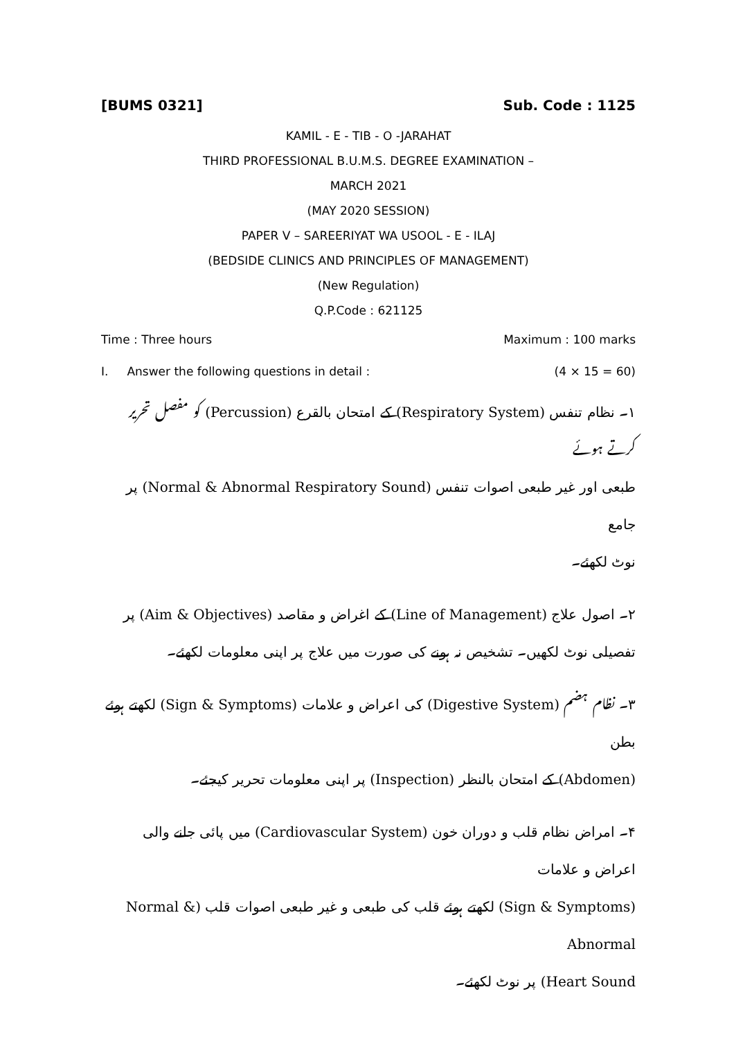[BUMS 0321] Sub. Code : 1125
KAMIL - E - TIB - O -JARAHAT
THIRD PROFESSIONAL B.U.M.S. DEGREE EXAMINATION –
MARCH 2021
(MAY 2020 SESSION)
PAPER V – SAREERIYAT WA USOOL - E - ILAJ
(BEDSIDE CLINICS AND PRINCIPLES OF MANAGEMENT)
(New Regulation)
Q.P.Code : 621125
Time : Three hours Maximum : 100 marks
I. Answer the following questions in detail : (4 × 15 = 60)
۱۔ نظام تنفس (Respiratory System) کے امتحان بالقرع (Percussion) کو مفصل تحریر کرتے ہوئے
طبعی اور غیر طبعی اصوات تنفس (Normal & Abnormal Respiratory Sound) پر جامع
نوٹ لکھئے۔
۲۔ اصول علاج (Line of Management) کے اغراض و مقاصد (Aim & Objectives) پر
تفصیلی نوٹ لکھیں۔ تشخیص نہ ہونے کی صورت میں علاج پر اپنی معلومات لکھئے۔
۳۔ نظام ہضم (Digestive System) کی اعراض و علامات (Sign & Symptoms) لکھتے ہوئے بطن
(Abdomen) کے امتحان بالنظر (Inspection) پر اپنی معلومات تحریر کیجئے۔
۴۔ امراض نظام قلب و دوران خون (Cardiovascular System) میں پائی جانے والی اعراض و علامات
(Sign & Symptoms) لکھتے ہوئے قلب کی طبعی و غیر طبعی اصوات قلب (Normal & Abnormal
Heart Sound) پر نوٹ لکھئے۔